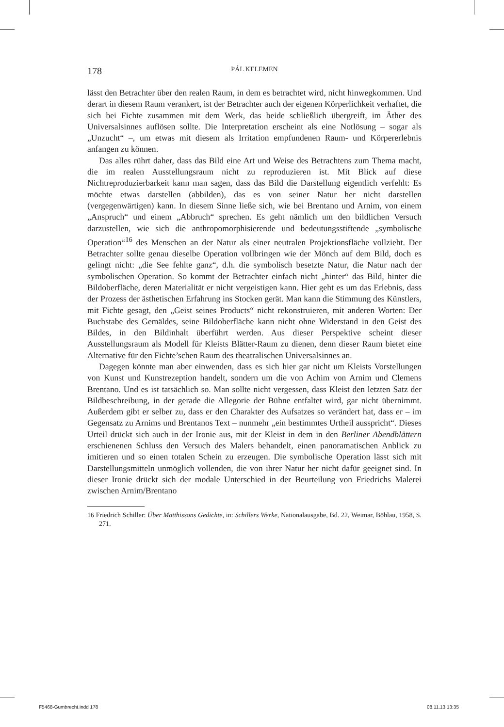178 PÁL KELEMEN
lässt den Betrachter über den realen Raum, in dem es betrachtet wird, nicht hinwegkommen. Und derart in diesem Raum verankert, ist der Betrachter auch der eigenen Körperlichkeit verhaftet, die sich bei Fichte zusammen mit dem Werk, das beide schließlich übergreift, im Äther des Universalsinnes auflösen sollte. Die Interpretation erscheint als eine Notlösung – sogar als „Unzucht“ –, um etwas mit diesem als Irritation empfundenen Raum- und Körpererlebnis anfangen zu können.
Das alles rührt daher, dass das Bild eine Art und Weise des Betrachtens zum Thema macht, die im realen Ausstellungsraum nicht zu reproduzieren ist. Mit Blick auf diese Nichtreproduzierbarkeit kann man sagen, dass das Bild die Darstellung eigentlich verfehlt: Es möchte etwas darstellen (abbilden), das es von seiner Natur her nicht darstellen (vergegenwärtigen) kann. In diesem Sinne ließe sich, wie bei Brentano und Arnim, von einem „Anspruch“ und einem „Abbruch“ sprechen. Es geht nämlich um den bildlichen Versuch darzustellen, wie sich die anthropomorphisierende und bedeutungsstiftende „symbolische Operation“<sup>16</sup> des Menschen an der Natur als einer neutralen Projektionsfläche vollzieht. Der Betrachter sollte genau dieselbe Operation vollbringen wie der Mönch auf dem Bild, doch es gelingt nicht: „die See fehlte ganz“, d.h. die symbolisch besetzte Natur, die Natur nach der symbolischen Operation. So kommt der Betrachter einfach nicht „hinter“ das Bild, hinter die Bildoberfläche, deren Materialität er nicht vergeistigen kann. Hier geht es um das Erlebnis, dass der Prozess der ästhetischen Erfahrung ins Stocken gerät. Man kann die Stimmung des Künstlers, mit Fichte gesagt, den „Geist seines Products“ nicht rekonstruieren, mit anderen Worten: Der Buchstabe des Gemäldes, seine Bildoberfläche kann nicht ohne Widerstand in den Geist des Bildes, in den Bildinhalt überführt werden. Aus dieser Perspektive scheint dieser Ausstellungsraum als Modell für Kleists Blätter-Raum zu dienen, denn dieser Raum bietet eine Alternative für den Fichte’schen Raum des theatralischen Universalsinnes an.
Dagegen könnte man aber einwenden, dass es sich hier gar nicht um Kleists Vorstellungen von Kunst und Kunstrezeption handelt, sondern um die von Achim von Arnim und Clemens Brentano. Und es ist tatsächlich so. Man sollte nicht vergessen, dass Kleist den letzten Satz der Bildbeschreibung, in der gerade die Allegorie der Bühne entfaltet wird, gar nicht übernimmt. Außerdem gibt er selber zu, dass er den Charakter des Aufsatzes so verändert hat, dass er – im Gegensatz zu Arnims und Brentanos Text – nunmehr „ein bestimmtes Urtheil ausspricht“. Dieses Urteil drückt sich auch in der Ironie aus, mit der Kleist in dem in den Berliner Abendblättern erschienenen Schluss den Versuch des Malers behandelt, einen panoramatischen Anblick zu imitieren und so einen totalen Schein zu erzeugen. Die symbolische Operation lässt sich mit Darstellungsmitteln unmöglich vollenden, die von ihrer Natur her nicht dafür geeignet sind. In dieser Ironie drückt sich der modale Unterschied in der Beurteilung von Friedrichs Malerei zwischen Arnim/Brentano
16 Friedrich Schiller: Über Matthissons Gedichte, in: Schillers Werke, Nationalausgabe, Bd. 22, Weimar, Böhlau, 1958, S. 271.
F5468-Gumbrecht.indd 178 08.11.13 13:35